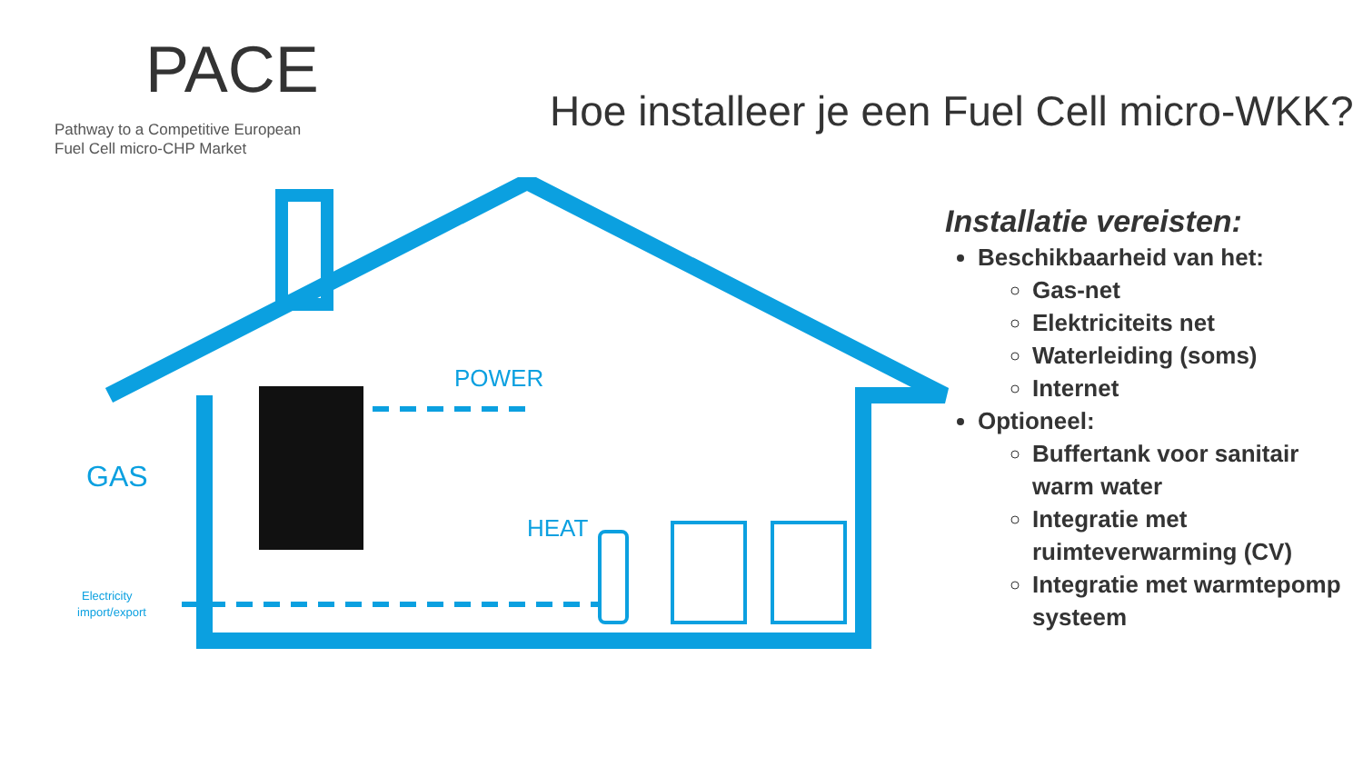PACE
Pathway to a Competitive European
Fuel Cell micro-CHP Market
Hoe installeer je een Fuel Cell micro-WKK?
POWER
HEAT
GAS
Electricity
import/export
Installatie vereisten:
Beschikbaarheid van het:
Gas-net
Elektriciteits net
Waterleiding (soms)
Internet
Optioneel:
Buffertank voor sanitair warm water
Integratie met ruimteverwarming (CV)
Integratie met warmtepomp systeem